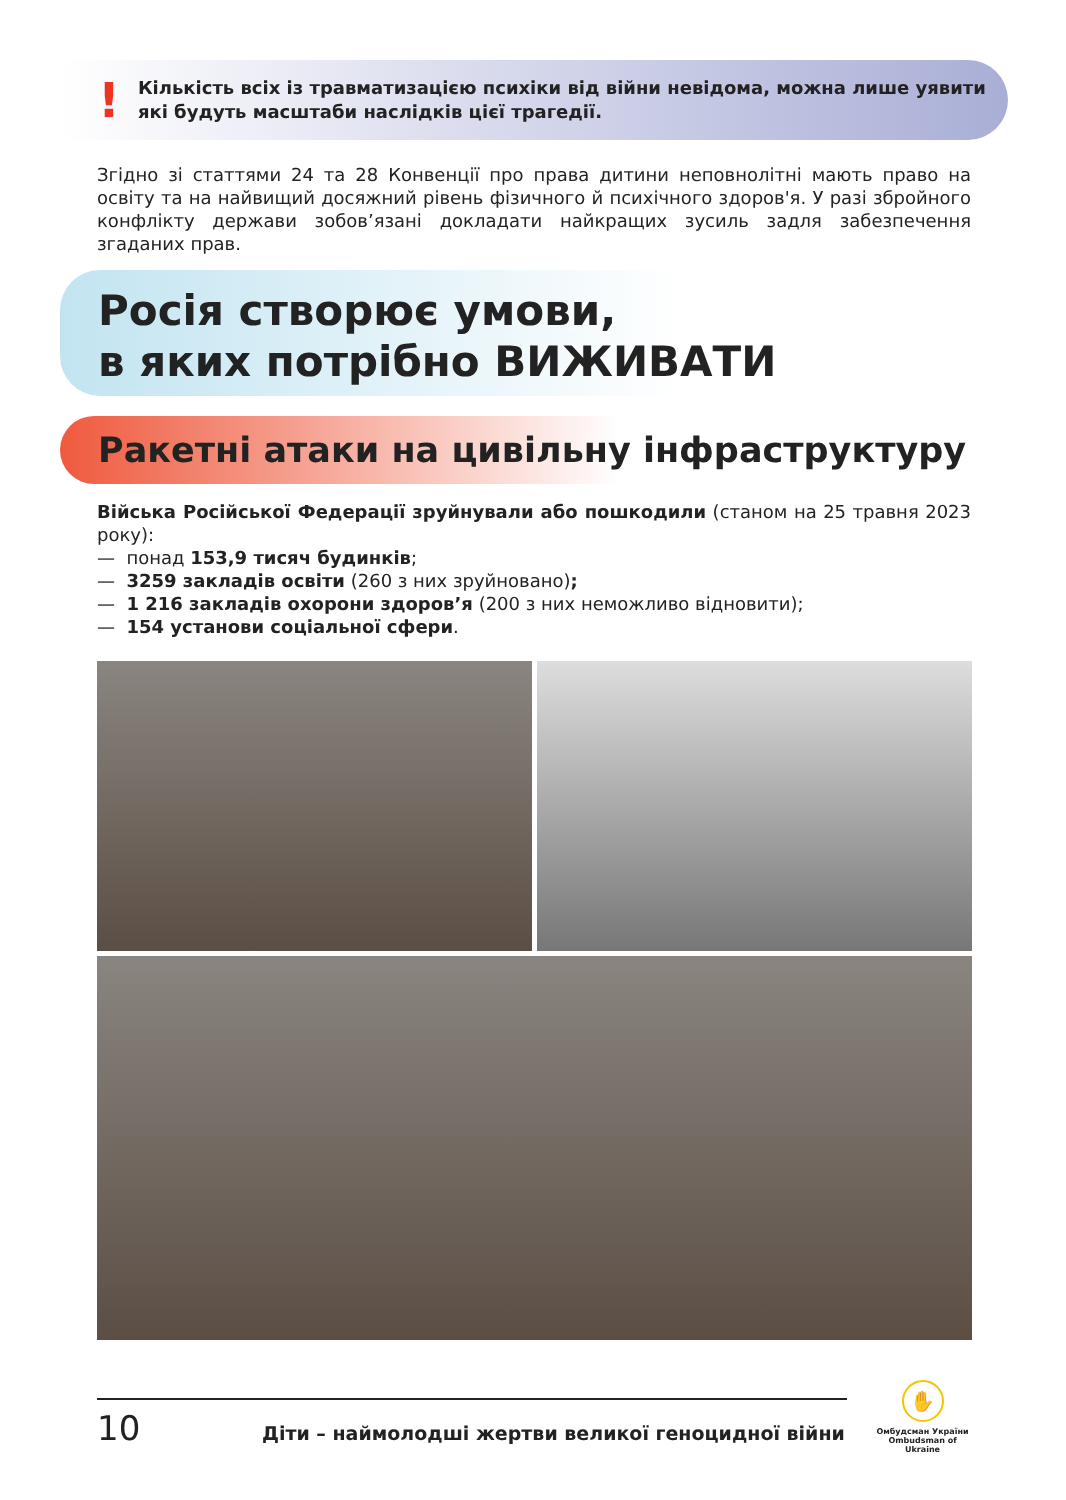!
Кількість всіх із травматизацією психіки від війни невідома, можна лише уявити які будуть масштаби наслідків цієї трагедії.
Згідно зі статтями 24 та 28 Конвенції про права дитини неповнолітні мають право на освіту та на найвищий досяжний рівень фізичного й психічного здоров'я. У разі збройного конфлікту держави зобов’язані докладати найкращих зусиль задля забезпечення згаданих прав.
Росія створює умови,
в яких потрібно ВИЖИВАТИ
Ракетні атаки на цивільну інфраструктуру
Війська Російської Федерації зруйнували або пошкодили (станом на 25 травня 2023 року):
— понад 153,9 тисяч будинків;
— 3259 закладів освіти (260 з них зруйновано);
— 1 216 закладів охорони здоров’я (200 з них неможливо відновити);
— 154 установи соціальної сфери.
10
Діти – наймолодші жертви великої геноцидної війни
✋
Омбудсман України
Ombudsman of Ukraine